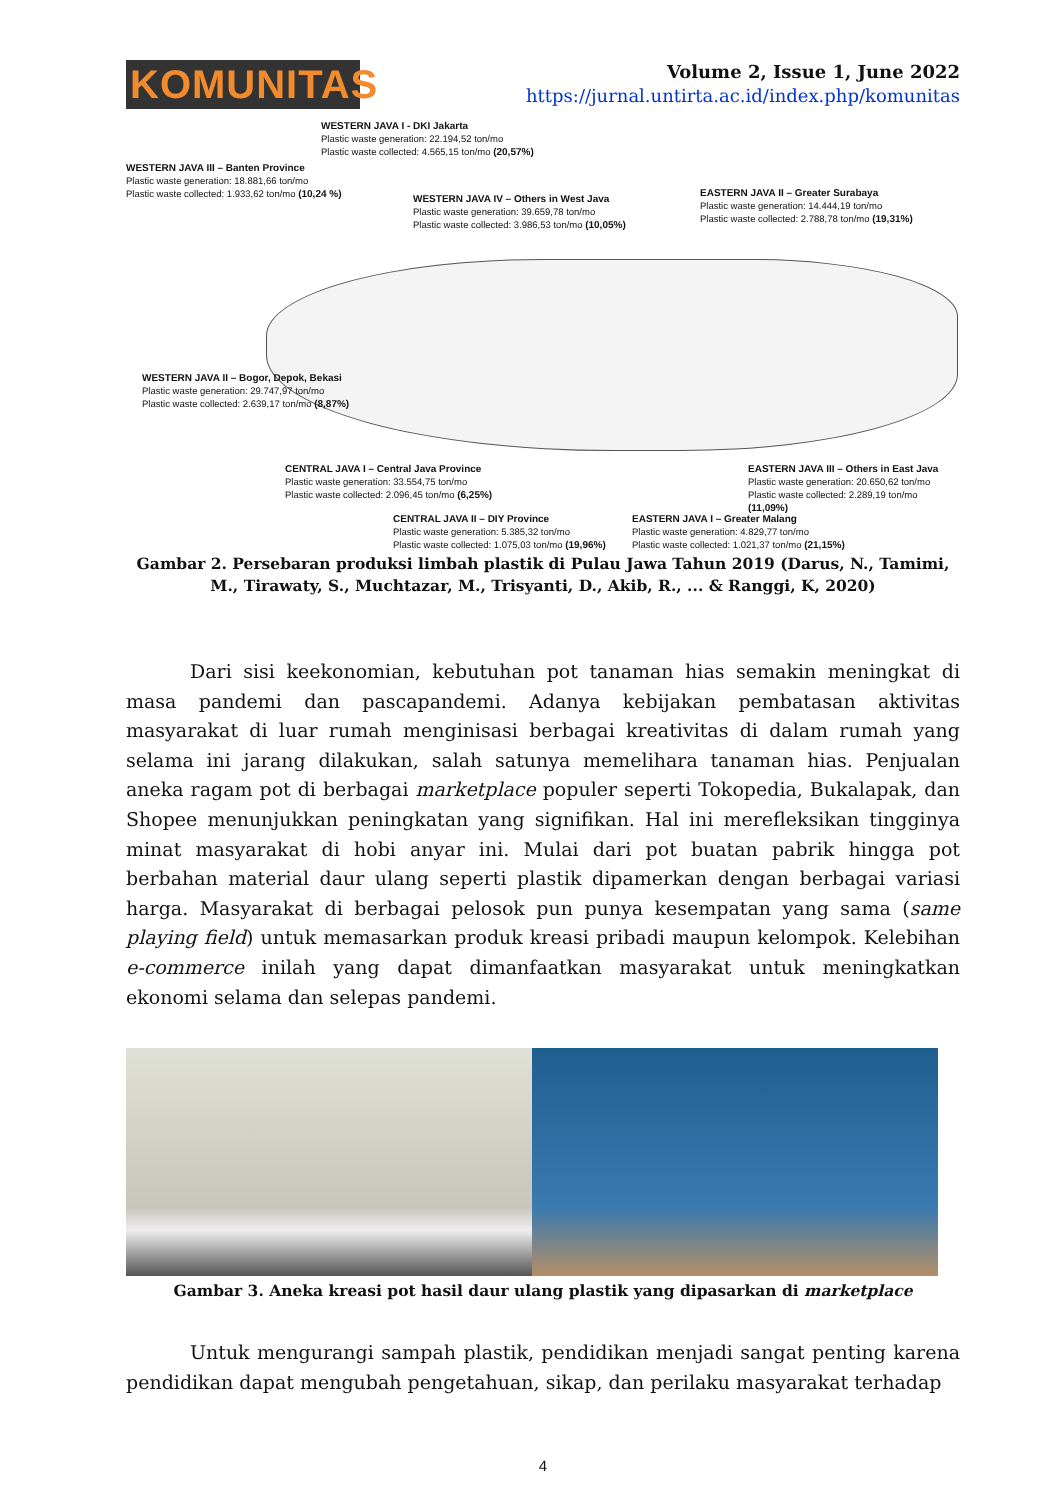KOMUNITAS
Volume 2, Issue 1, June 2022
https://jurnal.untirta.ac.id/index.php/komunitas
WESTERN JAVA I - DKI Jakarta
Plastic waste generation: 22.194,52 ton/mo
Plastic waste collected: 4.565,15 ton/mo (20,57%)
WESTERN JAVA III – Banten Province
Plastic waste generation: 18.881,66 ton/mo
Plastic waste collected: 1.933,62 ton/mo (10,24 %)
WESTERN JAVA IV – Others in West Java
Plastic waste generation: 39.659,78 ton/mo
Plastic waste collected: 3.986,53 ton/mo (10,05%)
EASTERN JAVA II – Greater Surabaya
Plastic waste generation: 14.444,19 ton/mo
Plastic waste collected: 2.788,78 ton/mo (19,31%)
WESTERN JAVA II – Bogor, Depok, Bekasi
Plastic waste generation: 29.747,97 ton/mo
Plastic waste collected: 2.639,17 ton/mo (8,87%)
CENTRAL JAVA I – Central Java Province
Plastic waste generation: 33.554,75 ton/mo
Plastic waste collected: 2.096,45 ton/mo (6,25%)
EASTERN JAVA III – Others in East Java
Plastic waste generation: 20.650,62 ton/mo
Plastic waste collected: 2.289,19 ton/mo (11,09%)
CENTRAL JAVA II – DIY Province
Plastic waste generation: 5.385,32 ton/mo
Plastic waste collected: 1.075,03 ton/mo (19,96%)
EASTERN JAVA I – Greater Malang
Plastic waste generation: 4.829,77 ton/mo
Plastic waste collected: 1.021,37 ton/mo (21,15%)
Gambar 2. Persebaran produksi limbah plastik di Pulau Jawa Tahun 2019 (Darus, N., Tamimi, M., Tirawaty, S., Muchtazar, M., Trisyanti, D., Akib, R., ... & Ranggi, K, 2020)
Dari sisi keekonomian, kebutuhan pot tanaman hias semakin meningkat di masa pandemi dan pascapandemi. Adanya kebijakan pembatasan aktivitas masyarakat di luar rumah menginisasi berbagai kreativitas di dalam rumah yang selama ini jarang dilakukan, salah satunya memelihara tanaman hias. Penjualan aneka ragam pot di berbagai marketplace populer seperti Tokopedia, Bukalapak, dan Shopee menunjukkan peningkatan yang signifikan. Hal ini merefleksikan tingginya minat masyarakat di hobi anyar ini. Mulai dari pot buatan pabrik hingga pot berbahan material daur ulang seperti plastik dipamerkan dengan berbagai variasi harga. Masyarakat di berbagai pelosok pun punya kesempatan yang sama (same playing field) untuk memasarkan produk kreasi pribadi maupun kelompok. Kelebihan e-commerce inilah yang dapat dimanfaatkan masyarakat untuk meningkatkan ekonomi selama dan selepas pandemi.
Gambar 3. Aneka kreasi pot hasil daur ulang plastik yang dipasarkan di marketplace
Untuk mengurangi sampah plastik, pendidikan menjadi sangat penting karena pendidikan dapat mengubah pengetahuan, sikap, dan perilaku masyarakat terhadap
4